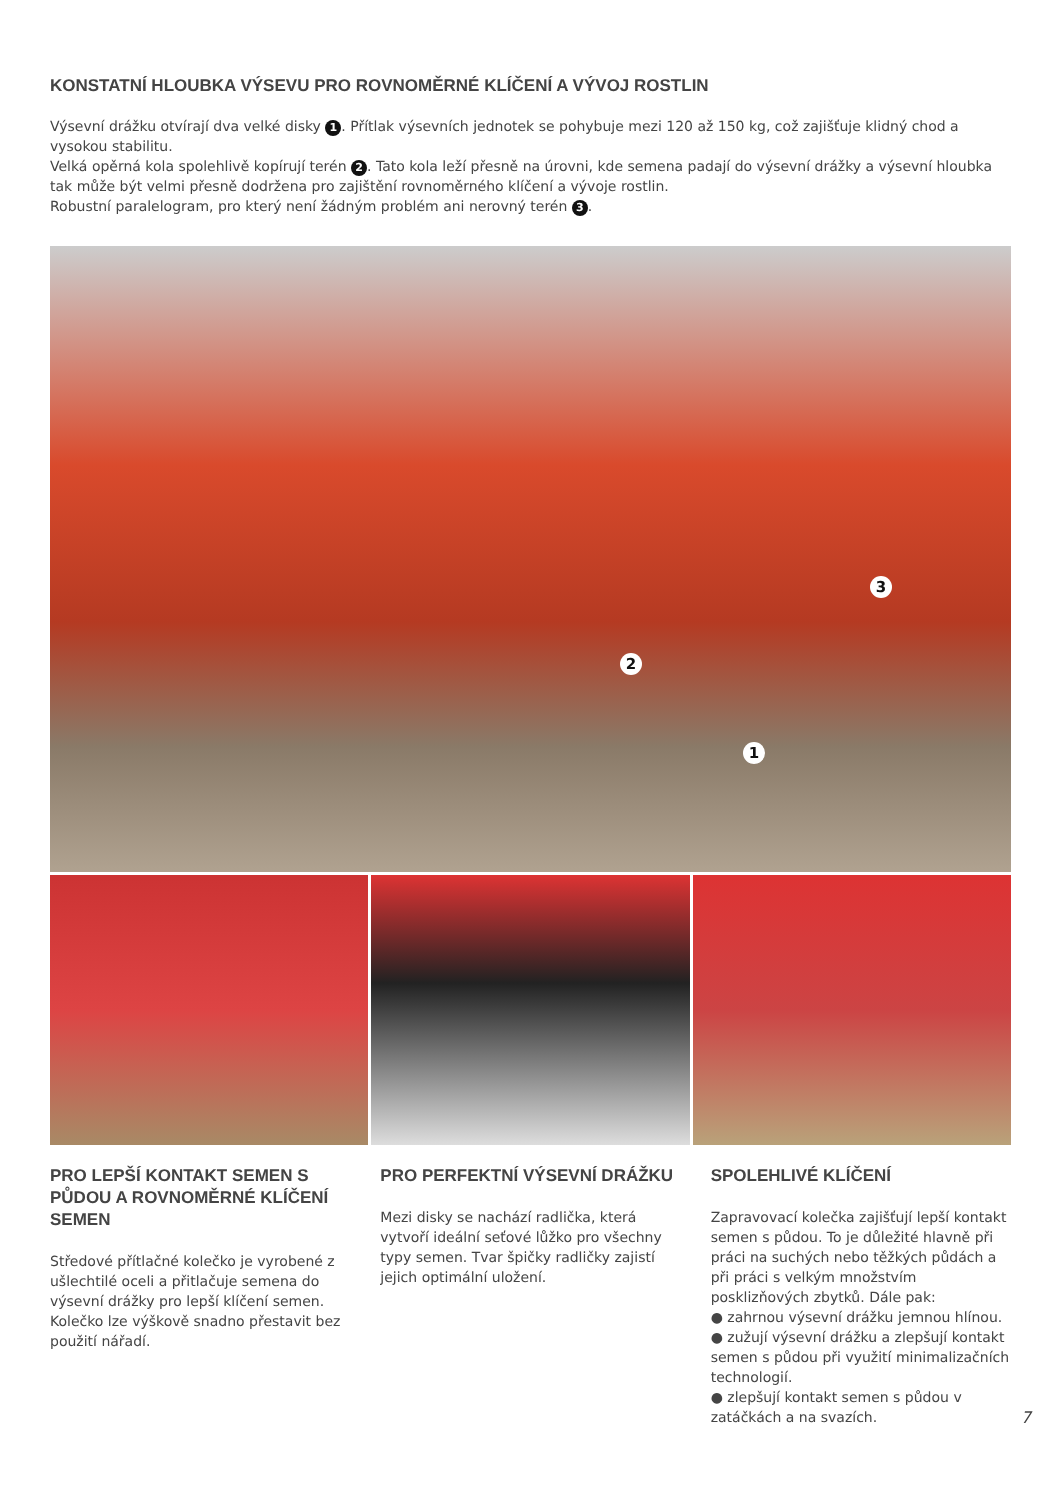KONSTATNÍ HLOUBKA VÝSEVU PRO ROVNOMĚRNÉ KLÍČENÍ A VÝVOJ ROSTLIN
Výsevní drážku otvírají dva velké disky 1. Přítlak výsevních jednotek se pohybuje mezi 120 až 150 kg, což zajišťuje klidný chod a vysokou stabilitu.
Velká opěrná kola spolehlivě kopírují terén 2. Tato kola leží přesně na úrovni, kde semena padají do výsevní drážky a výsevní hloubka tak může být velmi přesně dodržena pro zajištění rovnoměrného klíčení a vývoje rostlin.
Robustní paralelogram, pro který není žádným problém ani nerovný terén 3.
3
2
1
PRO LEPŠÍ KONTAKT SEMEN S PŮDOU A ROVNOMĚRNÉ KLÍČENÍ SEMEN
Středové přítlačné kolečko je vyrobené z ušlechtilé oceli a přitlačuje semena do výsevní drážky pro lepší klíčení semen. Kolečko lze výškově snadno přestavit bez použití nářadí.
PRO PERFEKTNÍ VÝSEVNÍ DRÁŽKU
Mezi disky se nachází radlička, která vytvoří ideální seťové lůžko pro všechny typy semen. Tvar špičky radličky zajistí jejich optimální uložení.
SPOLEHLIVÉ KLÍČENÍ
Zapravovací kolečka zajišťují lepší kontakt semen s půdou. To je důležité hlavně při práci na suchých nebo těžkých půdách a při práci s velkým množstvím posklizňových zbytků. Dále pak:
● zahrnou výsevní drážku jemnou hlínou.
● zužují výsevní drážku a zlepšují kontakt semen s půdou při využití minimalizačních technologií.
● zlepšují kontakt semen s půdou v zatáčkách a na svazích.
7